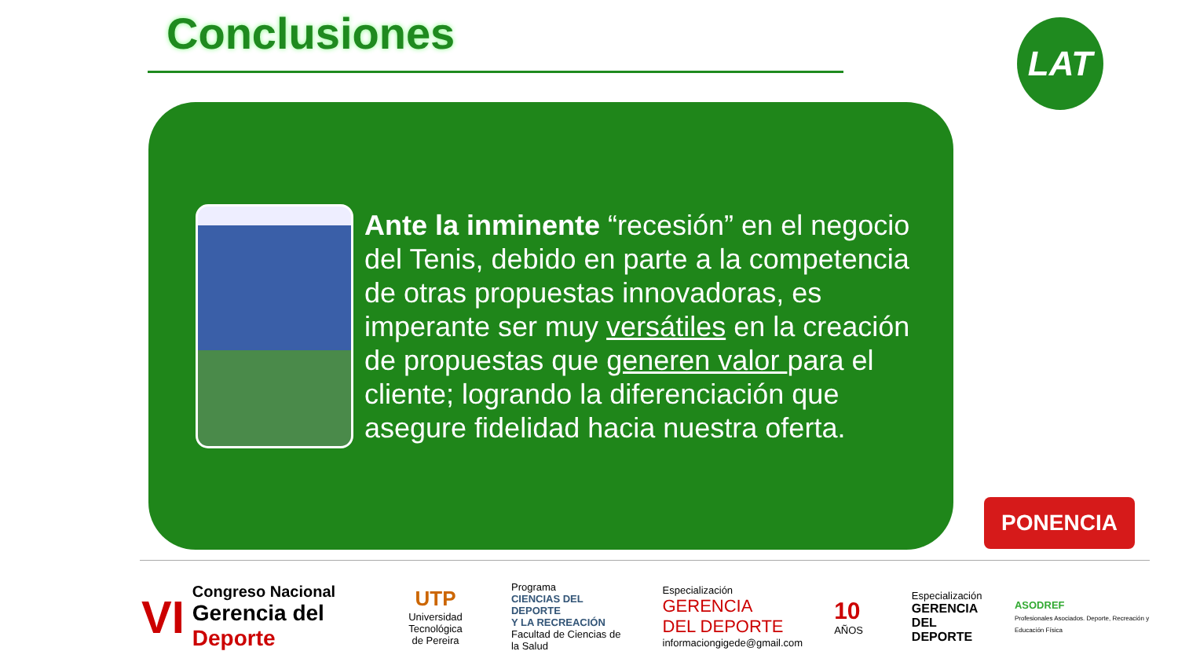Conclusiones LAT
Ante la inminente “recesión” en el negocio del Tenis, debido en parte a la competencia de otras propuestas innovadoras, es imperante ser muy versátiles en la creación de propuestas que generen valor para el cliente; logrando la diferenciación que asegure fidelidad hacia nuestra oferta.
PONENCIA
VI
Congreso Nacional
Gerencia del Deporte
UTP
Universidad Tecnológica
de Pereira
Programa
CIENCIAS DEL DEPORTE
Y LA RECREACIÓN
Facultad de Ciencias de la Salud
Especialización
GERENCIA
DEL DEPORTE
informaciongigede@gmail.com
10 AÑOS
Especialización
GERENCIA
DEL DEPORTE
ASODREF
Profesionales Asociados. Deporte, Recreación y Educación Física